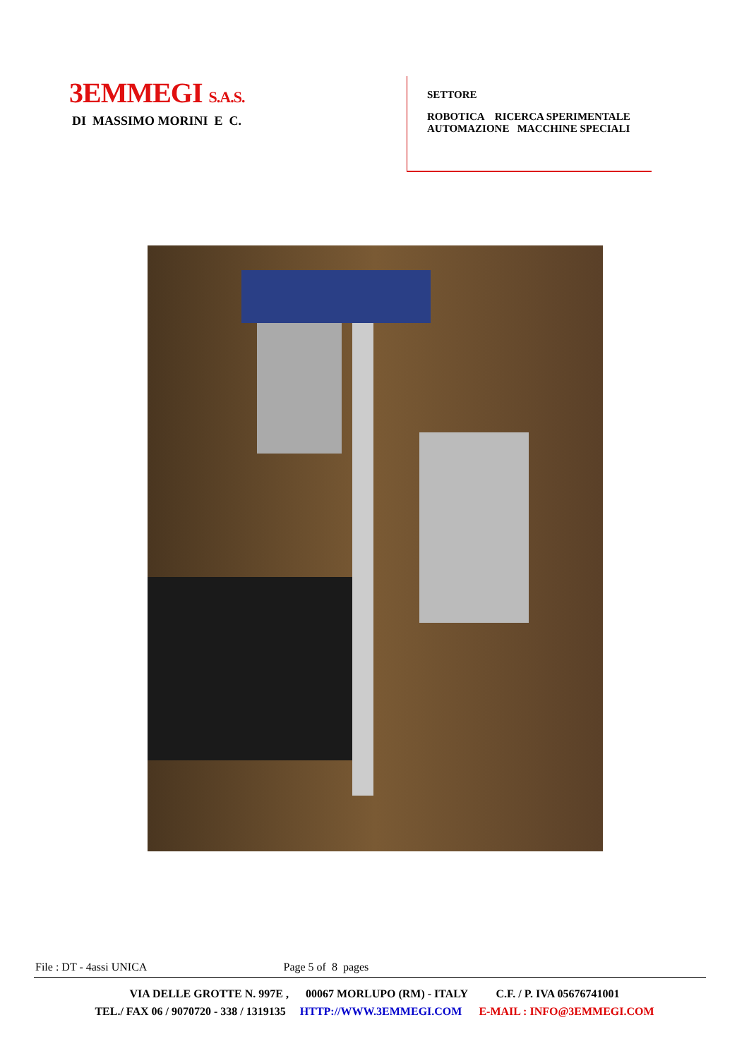3EMMEGI S.A.S.
DI MASSIMO MORINI E C.
SETTORE
ROBOTICA RICERCA SPERIMENTALE
AUTOMAZIONE MACCHINE SPECIALI
File : DT - 4assi UNICA Page 5 of 8 pages
VIA DELLE GROTTE N. 997E , 00067 MORLUPO (RM) - ITALY C.F. / P. IVA 05676741001
TEL./ FAX 06 / 9070720 - 338 / 1319135 HTTP://WWW.3EMMEGI.COM E-MAIL : INFO@3EMMEGI.COM